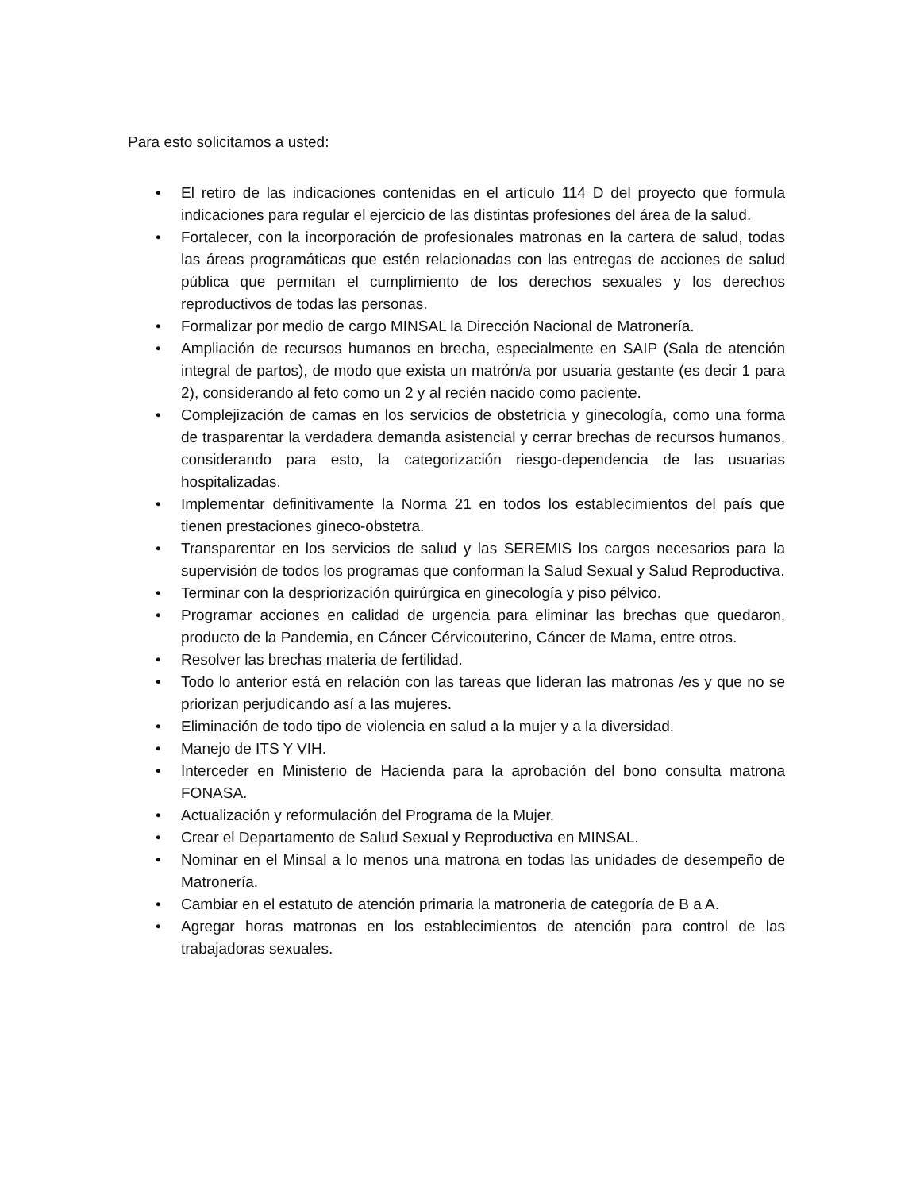Para esto solicitamos a usted:
• El retiro de las indicaciones contenidas en el artículo 114 D del proyecto que formula indicaciones para regular el ejercicio de las distintas profesiones del área de la salud.
• Fortalecer, con la incorporación de profesionales matronas en la cartera de salud, todas las áreas programáticas que estén relacionadas con las entregas de acciones de salud pública que permitan el cumplimiento de los derechos sexuales y los derechos reproductivos de todas las personas.
• Formalizar por medio de cargo MINSAL la Dirección Nacional de Matronería.
• Ampliación de recursos humanos en brecha, especialmente en SAIP (Sala de atención integral de partos), de modo que exista un matrón/a por usuaria gestante (es decir 1 para 2), considerando al feto como un 2 y al recién nacido como paciente.
• Complejización de camas en los servicios de obstetricia y ginecología, como una forma de trasparentar la verdadera demanda asistencial y cerrar brechas de recursos humanos, considerando para esto, la categorización riesgo-dependencia de las usuarias hospitalizadas.
• Implementar definitivamente la Norma 21 en todos los establecimientos del país que tienen prestaciones gineco-obstetra.
• Transparentar en los servicios de salud y las SEREMIS los cargos necesarios para la supervisión de todos los programas que conforman la Salud Sexual y Salud Reproductiva.
• Terminar con la despriorización quirúrgica en ginecología y piso pélvico.
• Programar acciones en calidad de urgencia para eliminar las brechas que quedaron, producto de la Pandemia, en Cáncer Cérvicouterino, Cáncer de Mama, entre otros.
• Resolver las brechas materia de fertilidad.
• Todo lo anterior está en relación con las tareas que lideran las matronas /es y que no se priorizan perjudicando así a las mujeres.
• Eliminación de todo tipo de violencia en salud a la mujer y a la diversidad.
• Manejo de ITS Y VIH.
• Interceder en Ministerio de Hacienda para la aprobación del bono consulta matrona FONASA.
• Actualización y reformulación del Programa de la Mujer.
• Crear el Departamento de Salud Sexual y Reproductiva en MINSAL.
• Nominar en el Minsal a lo menos una matrona en todas las unidades de desempeño de Matronería.
• Cambiar en el estatuto de atención primaria la matroneria de categoría de B a A.
• Agregar horas matronas en los establecimientos de atención para control de las trabajadoras sexuales.